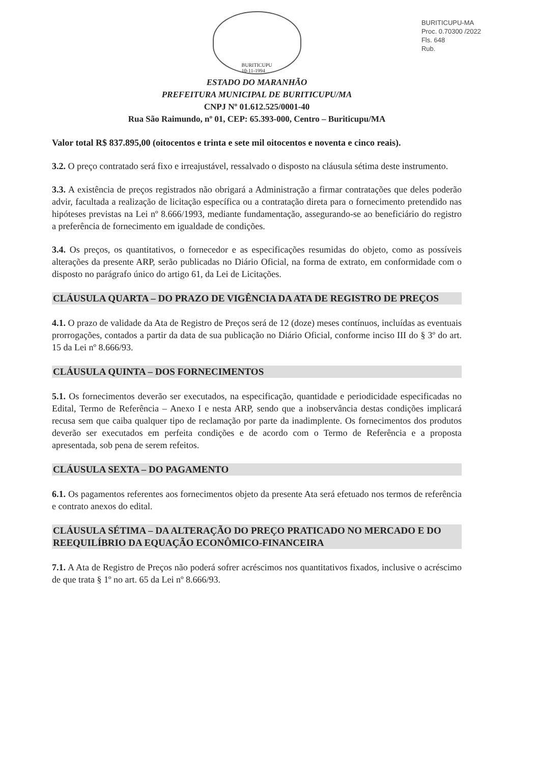BURITICUPU-MA
Proc. 0.70300 /2022
Fls. 648
Rub.
BURITICUPU
10-11-1994
ESTADO DO MARANHÃO
PREFEITURA MUNICIPAL DE BURITICUPU/MA
CNPJ Nº 01.612.525/0001-40
Rua São Raimundo, nº 01, CEP: 65.393-000, Centro – Buriticupu/MA
Valor total R$ 837.895,00 (oitocentos e trinta e sete mil oitocentos e noventa e cinco reais).
3.2. O preço contratado será fixo e irreajustável, ressalvado o disposto na cláusula sétima deste instrumento.
3.3. A existência de preços registrados não obrigará a Administração a firmar contratações que deles poderão advir, facultada a realização de licitação específica ou a contratação direta para o fornecimento pretendido nas hipóteses previstas na Lei nº 8.666/1993, mediante fundamentação, assegurando-se ao beneficiário do registro a preferência de fornecimento em igualdade de condições.
3.4. Os preços, os quantitativos, o fornecedor e as especificações resumidas do objeto, como as possíveis alterações da presente ARP, serão publicadas no Diário Oficial, na forma de extrato, em conformidade com o disposto no parágrafo único do artigo 61, da Lei de Licitações.
CLÁUSULA QUARTA – DO PRAZO DE VIGÊNCIA DA ATA DE REGISTRO DE PREÇOS
4.1. O prazo de validade da Ata de Registro de Preços será de 12 (doze) meses contínuos, incluídas as eventuais prorrogações, contados a partir da data de sua publicação no Diário Oficial, conforme inciso III do § 3º do art. 15 da Lei nº 8.666/93.
CLÁUSULA QUINTA – DOS FORNECIMENTOS
5.1. Os fornecimentos deverão ser executados, na especificação, quantidade e periodicidade especificadas no Edital, Termo de Referência – Anexo I e nesta ARP, sendo que a inobservância destas condições implicará recusa sem que caiba qualquer tipo de reclamação por parte da inadimplente. Os fornecimentos dos produtos deverão ser executados em perfeita condições e de acordo com o Termo de Referência e a proposta apresentada, sob pena de serem refeitos.
CLÁUSULA SEXTA – DO PAGAMENTO
6.1. Os pagamentos referentes aos fornecimentos objeto da presente Ata será efetuado nos termos de referência e contrato anexos do edital.
CLÁUSULA SÉTIMA – DA ALTERAÇÃO DO PREÇO PRATICADO NO MERCADO E DO REEQUILÍBRIO DA EQUAÇÃO ECONÔMICO-FINANCEIRA
7.1. A Ata de Registro de Preços não poderá sofrer acréscimos nos quantitativos fixados, inclusive o acréscimo de que trata § 1º no art. 65 da Lei nº 8.666/93.